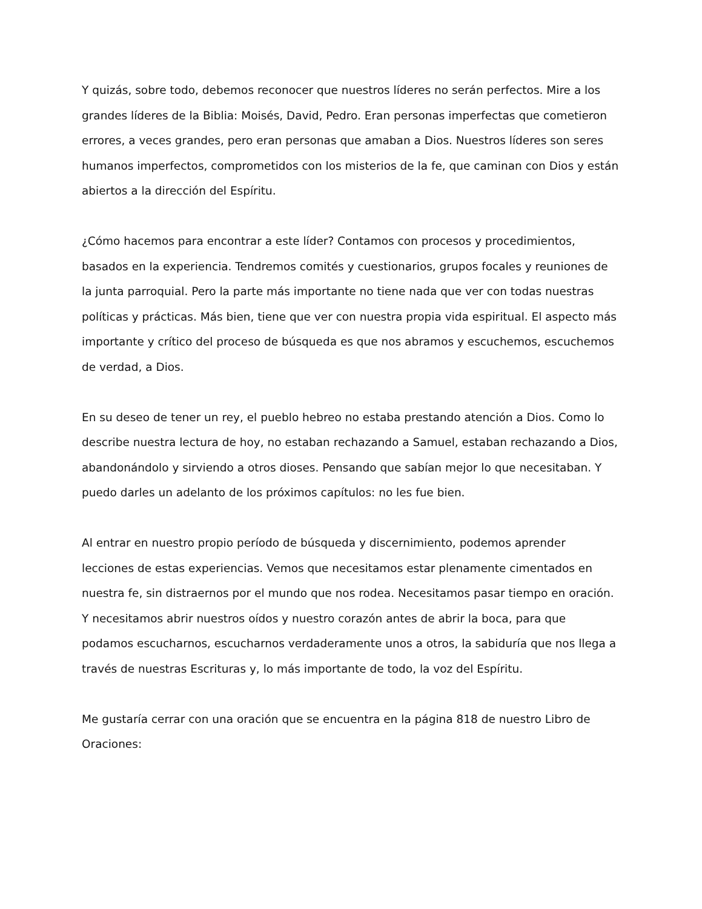Y quizás, sobre todo, debemos reconocer que nuestros líderes no serán perfectos. Mire a los grandes líderes de la Biblia: Moisés, David, Pedro. Eran personas imperfectas que cometieron errores, a veces grandes, pero eran personas que amaban a Dios. Nuestros líderes son seres humanos imperfectos, comprometidos con los misterios de la fe, que caminan con Dios y están abiertos a la dirección del Espíritu.
¿Cómo hacemos para encontrar a este líder? Contamos con procesos y procedimientos, basados en la experiencia. Tendremos comités y cuestionarios, grupos focales y reuniones de la junta parroquial. Pero la parte más importante no tiene nada que ver con todas nuestras políticas y prácticas. Más bien, tiene que ver con nuestra propia vida espiritual. El aspecto más importante y crítico del proceso de búsqueda es que nos abramos y escuchemos, escuchemos de verdad, a Dios.
En su deseo de tener un rey, el pueblo hebreo no estaba prestando atención a Dios. Como lo describe nuestra lectura de hoy, no estaban rechazando a Samuel, estaban rechazando a Dios, abandonándolo y sirviendo a otros dioses. Pensando que sabían mejor lo que necesitaban. Y puedo darles un adelanto de los próximos capítulos: no les fue bien.
Al entrar en nuestro propio período de búsqueda y discernimiento, podemos aprender lecciones de estas experiencias. Vemos que necesitamos estar plenamente cimentados en nuestra fe, sin distraernos por el mundo que nos rodea. Necesitamos pasar tiempo en oración. Y necesitamos abrir nuestros oídos y nuestro corazón antes de abrir la boca, para que podamos escucharnos, escucharnos verdaderamente unos a otros, la sabiduría que nos llega a través de nuestras Escrituras y, lo más importante de todo, la voz del Espíritu.
Me gustaría cerrar con una oración que se encuentra en la página 818 de nuestro Libro de Oraciones: